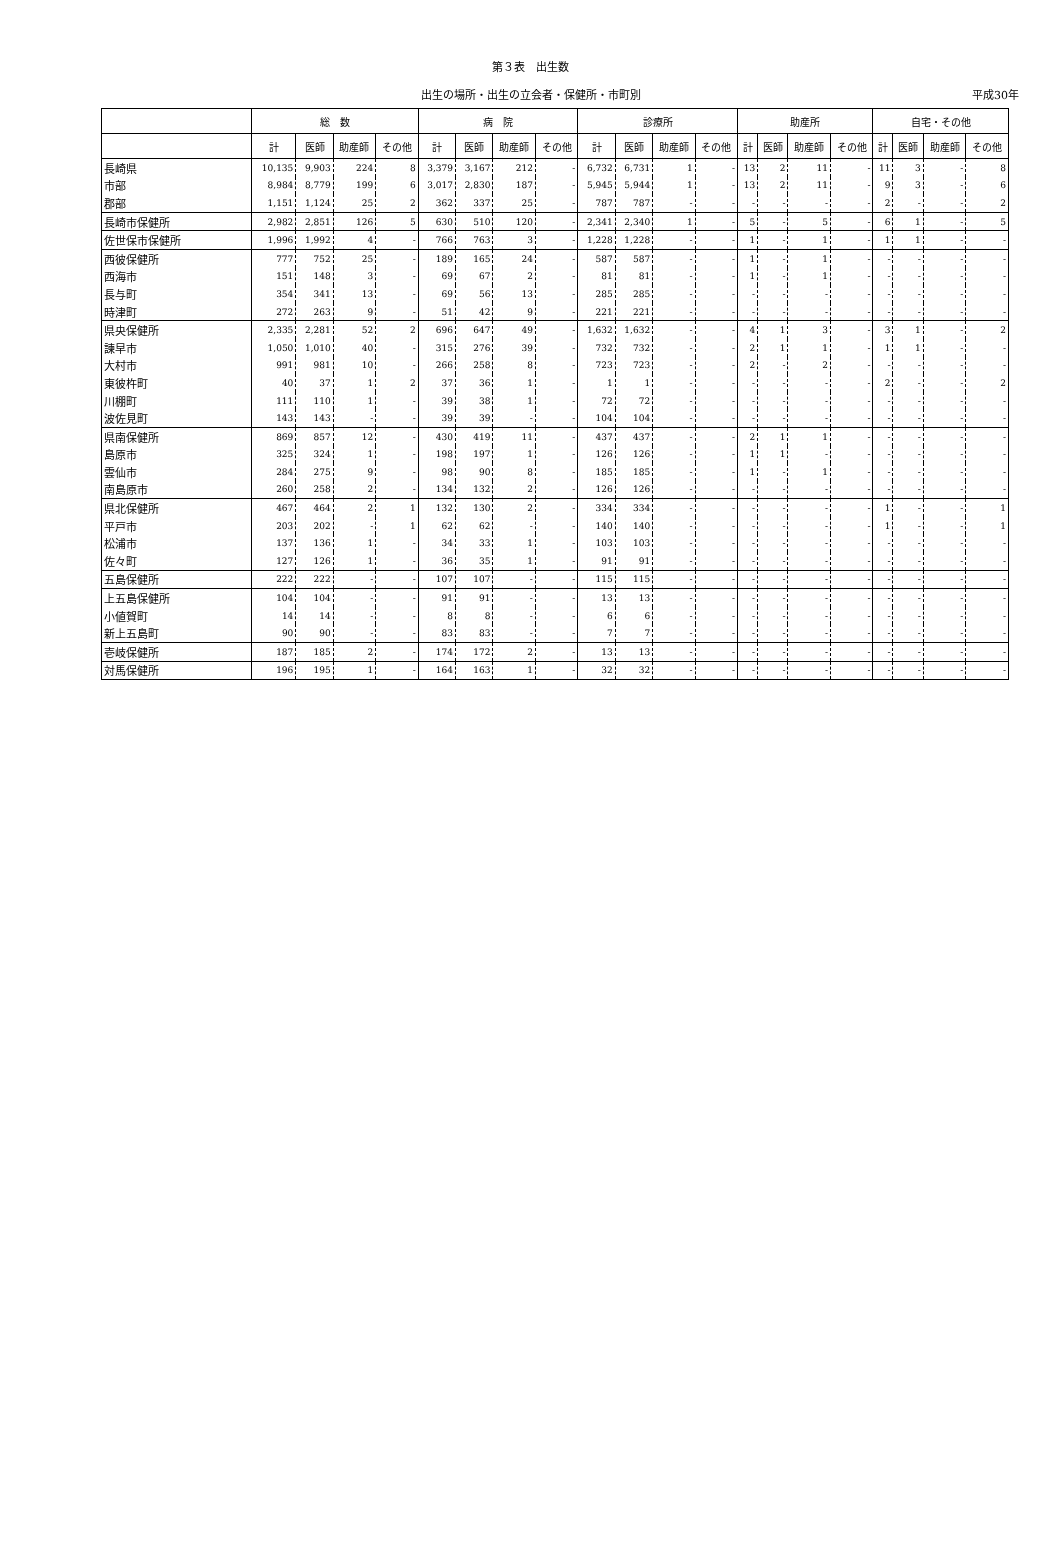第３表　出生数
出生の場所・出生の立会者・保健所・市町別 平成30年
| | 総 数 | | | | 病 院 | | | | 診療所 | | | | 助産所 | | | | 自宅・その他 | | | |
| --- | --- | --- | --- | --- | --- | --- | --- | --- | --- | --- | --- | --- | --- | --- | --- | --- | --- | --- | --- | --- |
| | 計 | 医師 | 助産師 | その他 | 計 | 医師 | 助産師 | その他 | 計 | 医師 | 助産師 | その他 | 計 | 医師 | 助産師 | その他 | 計 | 医師 | 助産師 | その他 |
| 長崎県 | 10,135 | 9,903 | 224 | 8 | 3,379 | 3,167 | 212 | - | 6,732 | 6,731 | 1 | - | 13 | 2 | 11 | - | 11 | 3 | - | 8 |
| 市部 | 8,984 | 8,779 | 199 | 6 | 3,017 | 2,830 | 187 | - | 5,945 | 5,944 | 1 | - | 13 | 2 | 11 | - | 9 | 3 | - | 6 |
| 郡部 | 1,151 | 1,124 | 25 | 2 | 362 | 337 | 25 | - | 787 | 787 | - | - | - | - | - | - | 2 | - | - | 2 |
| 長崎市保健所 | 2,982 | 2,851 | 126 | 5 | 630 | 510 | 120 | - | 2,341 | 2,340 | 1 | - | 5 | - | 5 | - | 6 | 1 | - | 5 |
| 佐世保市保健所 | 1,996 | 1,992 | 4 | - | 766 | 763 | 3 | - | 1,228 | 1,228 | - | - | 1 | - | 1 | - | 1 | 1 | - | - |
| 西彼保健所 | 777 | 752 | 25 | - | 189 | 165 | 24 | - | 587 | 587 | - | - | 1 | - | 1 | - | - | - | - | - |
| 西海市 | 151 | 148 | 3 | - | 69 | 67 | 2 | - | 81 | 81 | - | - | 1 | - | 1 | - | - | - | - | - |
| 長与町 | 354 | 341 | 13 | - | 69 | 56 | 13 | - | 285 | 285 | - | - | - | - | - | - | - | - | - | - |
| 時津町 | 272 | 263 | 9 | - | 51 | 42 | 9 | - | 221 | 221 | - | - | - | - | - | - | - | - | - | - |
| 県央保健所 | 2,335 | 2,281 | 52 | 2 | 696 | 647 | 49 | - | 1,632 | 1,632 | - | - | 4 | 1 | 3 | - | 3 | 1 | - | 2 |
| 諫早市 | 1,050 | 1,010 | 40 | - | 315 | 276 | 39 | - | 732 | 732 | - | - | 2 | 1 | 1 | - | 1 | 1 | - | - |
| 大村市 | 991 | 981 | 10 | - | 266 | 258 | 8 | - | 723 | 723 | - | - | 2 | - | 2 | - | - | - | - | - |
| 東彼杵町 | 40 | 37 | 1 | 2 | 37 | 36 | 1 | - | 1 | 1 | - | - | - | - | - | - | 2 | - | - | 2 |
| 川棚町 | 111 | 110 | 1 | - | 39 | 38 | 1 | - | 72 | 72 | - | - | - | - | - | - | - | - | - | - |
| 波佐見町 | 143 | 143 | - | - | 39 | 39 | - | - | 104 | 104 | - | - | - | - | - | - | - | - | - | - |
| 県南保健所 | 869 | 857 | 12 | - | 430 | 419 | 11 | - | 437 | 437 | - | - | 2 | 1 | 1 | - | - | - | - | - |
| 島原市 | 325 | 324 | 1 | - | 198 | 197 | 1 | - | 126 | 126 | - | - | 1 | 1 | - | - | - | - | - | - |
| 雲仙市 | 284 | 275 | 9 | - | 98 | 90 | 8 | - | 185 | 185 | - | - | 1 | - | 1 | - | - | - | - | - |
| 南島原市 | 260 | 258 | 2 | - | 134 | 132 | 2 | - | 126 | 126 | - | - | - | - | - | - | - | - | - | - |
| 県北保健所 | 467 | 464 | 2 | 1 | 132 | 130 | 2 | - | 334 | 334 | - | - | - | - | - | - | 1 | - | - | 1 |
| 平戸市 | 203 | 202 | - | 1 | 62 | 62 | - | - | 140 | 140 | - | - | - | - | - | - | 1 | - | - | 1 |
| 松浦市 | 137 | 136 | 1 | - | 34 | 33 | 1 | - | 103 | 103 | - | - | - | - | - | - | - | - | - | - |
| 佐々町 | 127 | 126 | 1 | - | 36 | 35 | 1 | - | 91 | 91 | - | - | - | - | - | - | - | - | - | - |
| 五島保健所 | 222 | 222 | - | - | 107 | 107 | - | - | 115 | 115 | - | - | - | - | - | - | - | - | - | - |
| 上五島保健所 | 104 | 104 | - | - | 91 | 91 | - | - | 13 | 13 | - | - | - | - | - | - | - | - | - | - |
| 小値賀町 | 14 | 14 | - | - | 8 | 8 | - | - | 6 | 6 | - | - | - | - | - | - | - | - | - | - |
| 新上五島町 | 90 | 90 | - | - | 83 | 83 | - | - | 7 | 7 | - | - | - | - | - | - | - | - | - | - |
| 壱岐保健所 | 187 | 185 | 2 | - | 174 | 172 | 2 | - | 13 | 13 | - | - | - | - | - | - | - | - | - | - |
| 対馬保健所 | 196 | 195 | 1 | - | 164 | 163 | 1 | - | 32 | 32 | - | - | - | - | - | - | - | - | - | - |